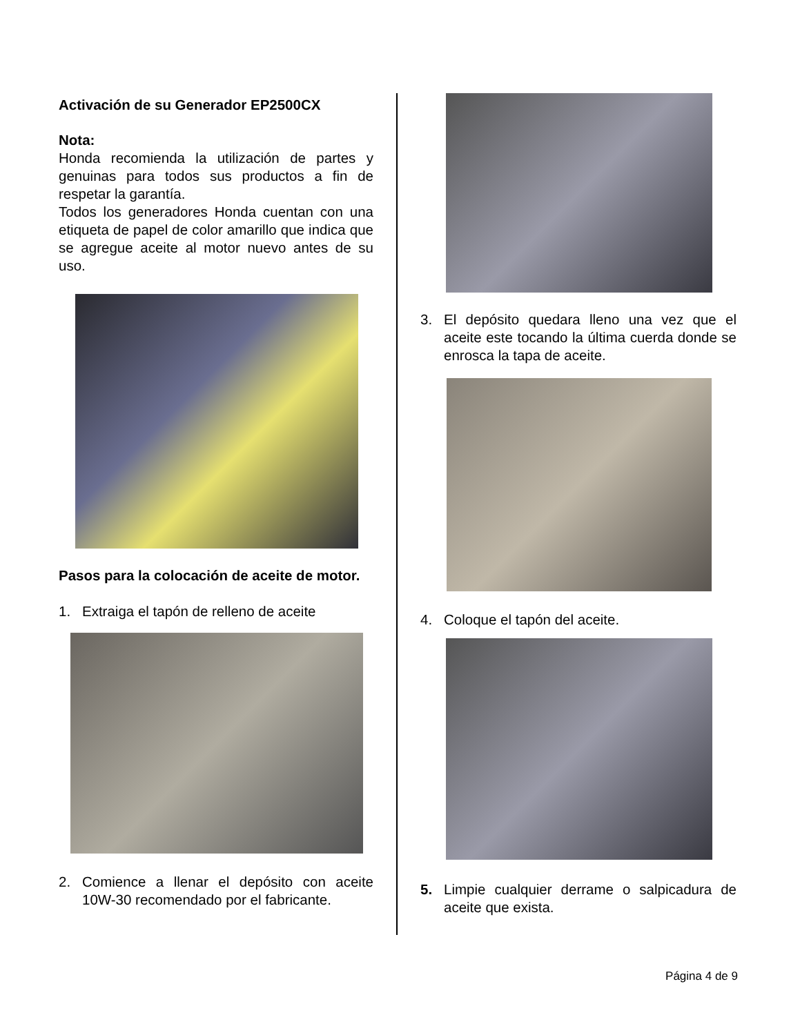Activación de su Generador EP2500CX
Nota:
Honda recomienda la utilización de partes y genuinas para todos sus productos a fin de respetar la garantía.
Todos los generadores Honda cuentan con una etiqueta de papel de color amarillo que indica que se agregue aceite al motor nuevo antes de su uso.
Pasos para la colocación de aceite de motor.
1. Extraiga el tapón de relleno de aceite
2. Comience a llenar el depósito con aceite 10W-30 recomendado por el fabricante.
3. El depósito quedara lleno una vez que el aceite este tocando la última cuerda donde se enrosca la tapa de aceite.
4. Coloque el tapón del aceite.
5. Limpie cualquier derrame o salpicadura de aceite que exista.
Página 4 de 9